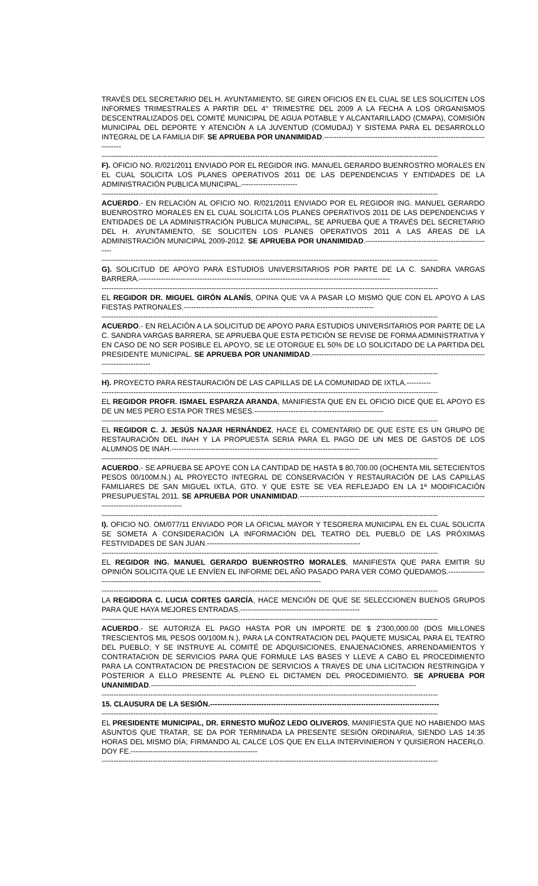TRAVÉS DEL SECRETARIO DEL H. AYUNTAMIENTO, SE GIREN OFICIOS EN EL CUAL SE LES SOLICITEN LOS INFORMES TRIMESTRALES A PARTIR DEL 4° TRIMESTRE DEL 2009 A LA FECHA A LOS ORGANISMOS DESCENTRALIZADOS DEL COMITÉ MUNICIPAL DE AGUA POTABLE Y ALCANTARILLADO (CMAPA), COMISIÓN MUNICIPAL DEL DEPORTE Y ATENCIÓN A LA JUVENTUD (COMUDAJ) Y SISTEMA PARA EL DESARROLLO INTEGRAL DE LA FAMILIA DIF. SE APRUEBA POR UNANIMIDAD.--------------------------------------------------------------------------
------------------------------------------------------------------------------------------------------------------------------------------
F). OFICIO NO. R/021/2011 ENVIADO POR EL REGIDOR ING. MANUEL GERARDO BUENROSTRO MORALES EN EL CUAL SOLICITA LOS PLANES OPERATIVOS 2011 DE LAS DEPENDENCIAS Y ENTIDADES DE LA ADMINISTRACIÓN PUBLICA MUNICIPAL.-----------------------
------------------------------------------------------------------------------------------------------------------------------------------
ACUERDO.- EN RELACIÓN AL OFICIO NO. R/021/2011 ENVIADO POR EL REGIDOR ING. MANUEL GERARDO BUENROSTRO MORALES EN EL CUAL SOLICITA LOS PLANES OPERATIVOS 2011 DE LAS DEPENDENCIAS Y ENTIDADES DE LA ADMINISTRACIÓN PUBLICA MUNICIPAL, SE APRUEBA QUE A TRAVÉS DEL SECRETARIO DEL H. AYUNTAMIENTO, SE SOLICITEN LOS PLANES OPERATIVOS 2011 A LAS ÁREAS DE LA ADMINISTRACIÓN MUNICIPAL 2009-2012. SE APRUEBA POR UNANIMIDAD.-----------------------------------------------------
------------------------------------------------------------------------------------------------------------------------------------------
G). SOLICITUD DE APOYO PARA ESTUDIOS UNIVERSITARIOS POR PARTE DE LA C. SANDRA VARGAS BARRERA.-------------------------------------------------------------------------------------------------------
------------------------------------------------------------------------------------------------------------------------------------------
EL REGIDOR DR. MIGUEL GIRÓN ALANÍS, OPINA QUE VA A PASAR LO MISMO QUE CON EL APOYO A LAS FIESTAS PATRONALES.------------------------------------------------------------------------------
------------------------------------------------------------------------------------------------------------------------------------------
ACUERDO.- EN RELACIÓN A LA SOLICITUD DE APOYO PARA ESTUDIOS UNIVERSITARIOS POR PARTE DE LA C. SANDRA VARGAS BARRERA, SE APRUEBA QUE ESTA PETICIÓN SE REVISE DE FORMA ADMINISTRATIVA Y EN CASO DE NO SER POSIBLE EL APOYO, SE LE OTORGUE EL 50% DE LO SOLICITADO DE LA PARTIDA DEL PRESIDENTE MUNICIPAL. SE APRUEBA POR UNANIMIDAD.-------------------------------------------------------------------------------------------
------------------------------------------------------------------------------------------------------------------------------------------
H). PROYECTO PARA RESTAURACIÓN DE LAS CAPILLAS DE LA COMUNIDAD DE IXTLA.----------
------------------------------------------------------------------------------------------------------------------------------------------
EL REGIDOR PROFR. ISMAEL ESPARZA ARANDA, MANIFIESTA QUE EN EL OFICIO DICE QUE EL APOYO ES DE UN MES PERO ESTA POR TRES MESES.-----------------------------------------------------
------------------------------------------------------------------------------------------------------------------------------------------
EL REGIDOR C. J. JESÚS NAJAR HERNÁNDEZ, HACE EL COMENTARIO DE QUE ESTE ES UN GRUPO DE RESTAURACIÓN DEL INAH Y LA PROPUESTA SERIA PARA EL PAGO DE UN MES DE GASTOS DE LOS ALUMNOS DE INAH.-----------------------------------------------------------------------------
------------------------------------------------------------------------------------------------------------------------------------------
ACUERDO.- SE APRUEBA SE APOYE CON LA CANTIDAD DE HASTA $ 80,700.00 (OCHENTA MIL SETECIENTOS PESOS 00/100M.N.) AL PROYECTO INTEGRAL DE CONSERVACIÓN Y RESTAURACIÓN DE LAS CAPILLAS FAMILIARES DE SAN MIGUEL IXTLA, GTO. Y QUE ESTE SE VEA REFLEJADO EN LA 1ª MODIFICACIÓN PRESUPUESTAL 2011. SE APRUEBA POR UNANIMIDAD.-------------------------------------------------------------------------------------------------------------
------------------------------------------------------------------------------------------------------------------------------------------
I). OFICIO NO. OM/077/11 ENVIADO POR LA OFICIAL MAYOR Y TESORERA MUNICIPAL EN EL CUAL SOLICITA SE SOMETA A CONSIDERACIÓN LA INFORMACIÓN DEL TEATRO DEL PUEBLO DE LAS PRÓXIMAS FESTIVIDADES DE SAN JUAN.---------------------------------------------------------------
------------------------------------------------------------------------------------------------------------------------------------------
EL REGIDOR ING. MANUEL GERARDO BUENROSTRO MORALES, MANIFIESTA QUE PARA EMITIR SU OPINIÓN SOLICITA QUE LE ENVÍEN EL INFORME DEL AÑO PASADO PARA VER COMO QUEDAMOS.---------------------------------------------------------------------------------------------------------
------------------------------------------------------------------------------------------------------------------------------------------
LA REGIDORA C. LUCIA CORTES GARCÍA, HACE MENCIÓN DE QUE SE SELECCIONEN BUENOS GRUPOS PARA QUE HAYA MEJORES ENTRADAS.-------------------------------------------------
------------------------------------------------------------------------------------------------------------------------------------------
ACUERDO.- SE AUTORIZA EL PAGO HASTA POR UN IMPORTE DE $ 2'300,000.00 (DOS MILLONES TRESCIENTOS MIL PESOS 00/100M.N.), PARA LA CONTRATACION DEL PAQUETE MUSICAL PARA EL TEATRO DEL PUEBLO; Y SE INSTRUYE AL COMITÉ DE ADQUISICIONES, ENAJENACIONES, ARRENDAMIENTOS Y CONTRATACION DE SERVICIOS PARA QUE FORMULE LAS BASES Y LLEVE A CABO EL PROCEDIMIENTO PARA LA CONTRATACION DE PRESTACION DE SERVICIOS A TRAVES DE UNA LICITACION RESTRINGIDA Y POSTERIOR A ELLO PRESENTE AL PLENO EL DICTAMEN DEL PROCEDIMIENTO. SE APRUEBA POR UNANIMIDAD.-------------------------------------------------------------------------------------------------------------
------------------------------------------------------------------------------------------------------------------------------------------
15. CLAUSURA DE LA SESIÓN.----------------------------------------------------------------------------------------------
------------------------------------------------------------------------------------------------------------------------------------------
EL PRESIDENTE MUNICIPAL, DR. ERNESTO MUÑOZ LEDO OLIVEROS, MANIFIESTA QUE NO HABIENDO MAS ASUNTOS QUE TRATAR, SE DA POR TERMINADA LA PRESENTE SESIÓN ORDINARIA, SIENDO LAS 14:35 HORAS DEL MISMO DÍA; FIRMANDO AL CALCE LOS QUE EN ELLA INTERVINIERON Y QUISIERON HACERLO. DOY FE.----------------------------------------------------
------------------------------------------------------------------------------------------------------------------------------------------